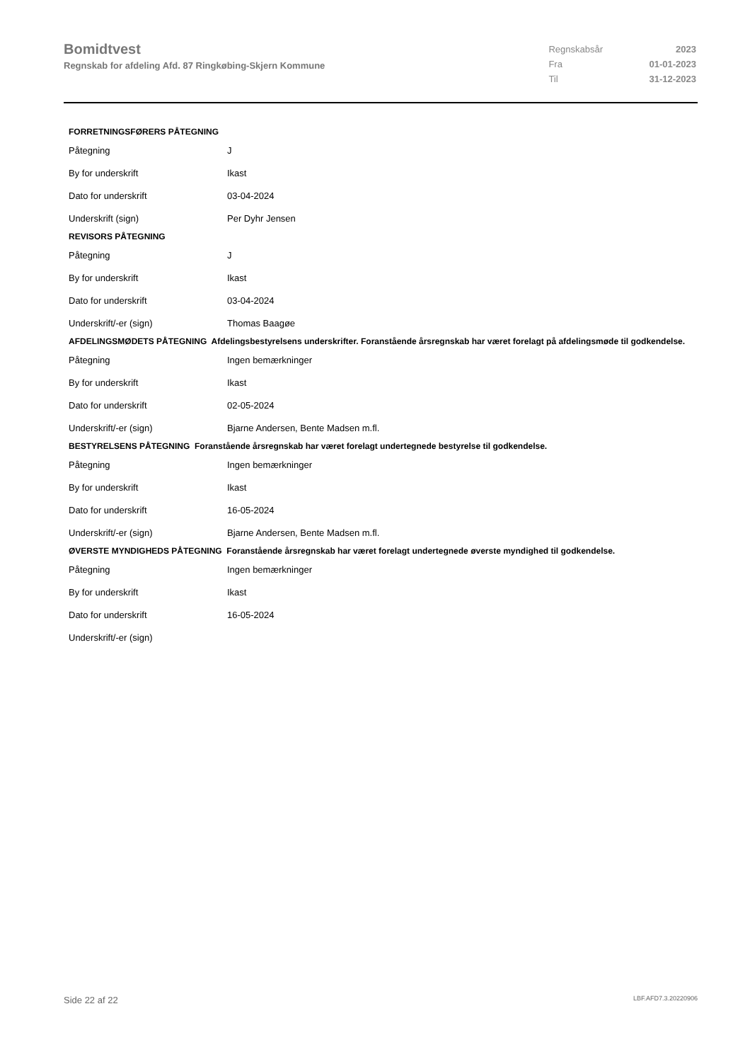Bomidtvest
Regnskab for afdeling Afd. 87 Ringkøbing-Skjern Kommune
| Regnskabsår | 2023 |
| Fra | 01-01-2023 |
| Til | 31-12-2023 |
| FORRETNINGSFØRERS PÅTEGNING | |
| --- | --- |
| Påtegning | J |
| By for underskrift | Ikast |
| Dato for underskrift | 03-04-2024 |
| Underskrift (sign) | Per Dyhr Jensen |
| REVISORS PÅTEGNING | |
| Påtegning | J |
| By for underskrift | Ikast |
| Dato for underskrift | 03-04-2024 |
| Underskrift/-er (sign) | Thomas Baagøe |
| AFDELINGSMØDETS PÅTEGNING Afdelingsbestyrelsens underskrifter. Foranstående årsregnskab har været forelagt på afdelingsmøde til godkendelse. | |
| Påtegning | Ingen bemærkninger |
| By for underskrift | Ikast |
| Dato for underskrift | 02-05-2024 |
| Underskrift/-er (sign) | Bjarne Andersen, Bente Madsen m.fl. |
| BESTYRELSENS PÅTEGNING Foranstående årsregnskab har været forelagt undertegnede bestyrelse til godkendelse. | |
| Påtegning | Ingen bemærkninger |
| By for underskrift | Ikast |
| Dato for underskrift | 16-05-2024 |
| Underskrift/-er (sign) | Bjarne Andersen, Bente Madsen m.fl. |
| ØVERSTE MYNDIGHEDS PÅTEGNING Foranstående årsregnskab har været forelagt undertegnede øverste myndighed til godkendelse. | |
| Påtegning | Ingen bemærkninger |
| By for underskrift | Ikast |
| Dato for underskrift | 16-05-2024 |
| Underskrift/-er (sign) | |
Side 22 af 22 LBF.AFD7.3.20220906